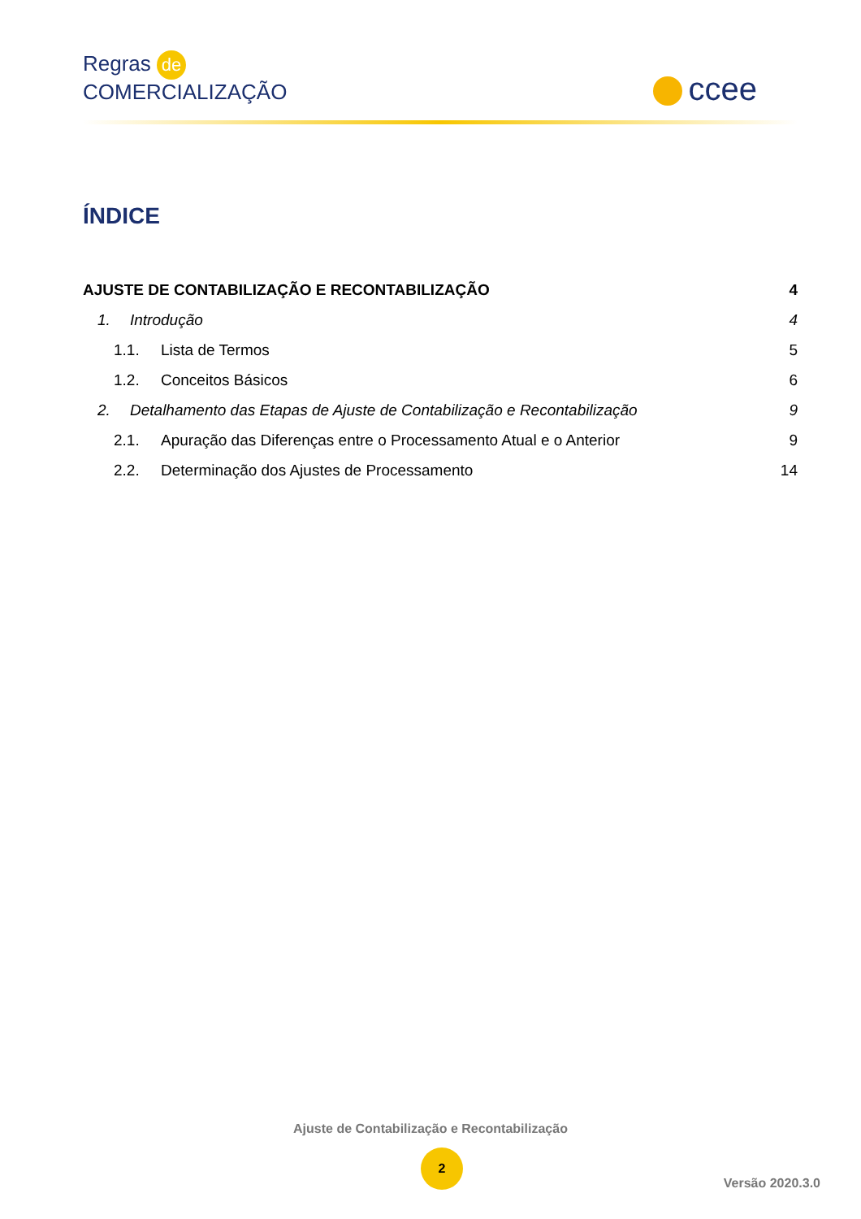Regras de
COMERCIALIZAÇÃO
ccee
ÍNDICE
AJUSTE DE CONTABILIZAÇÃO E RECONTABILIZAÇÃO 4
1. Introdução 4
1.1. Lista de Termos 5
1.2. Conceitos Básicos 6
2. Detalhamento das Etapas de Ajuste de Contabilização e Recontabilização 9
2.1. Apuração das Diferenças entre o Processamento Atual e o Anterior 9
2.2. Determinação dos Ajustes de Processamento 14
Ajuste de Contabilização e Recontabilização
2
Versão 2020.3.0